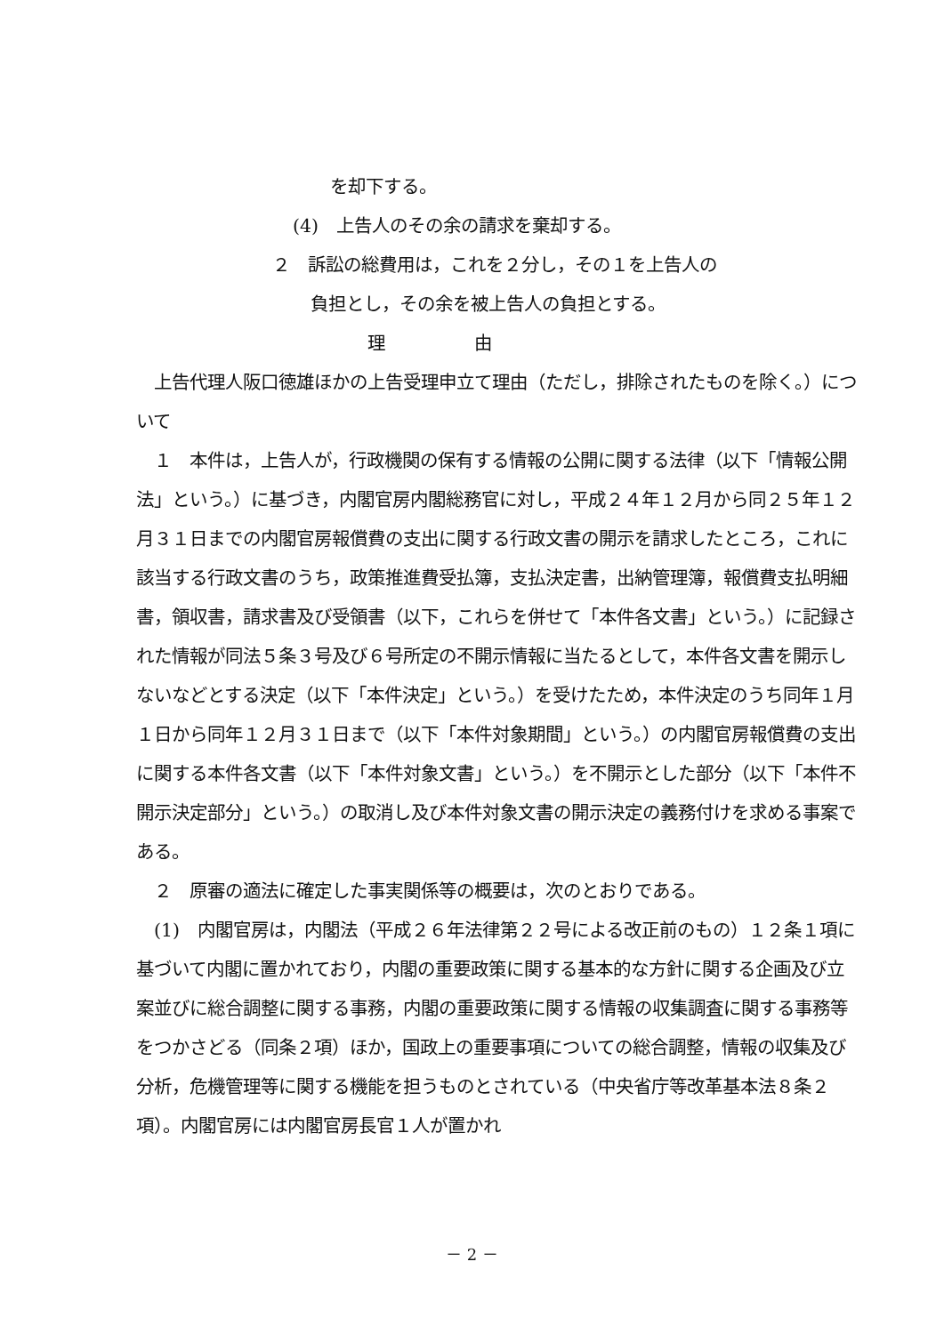を却下する。
(4)　上告人のその余の請求を棄却する。
２　訴訟の総費用は，これを２分し，その１を上告人の
負担とし，その余を被上告人の負担とする。
理　　　　　由
　上告代理人阪口徳雄ほかの上告受理申立て理由（ただし，排除されたものを除く。）について
　１　本件は，上告人が，行政機関の保有する情報の公開に関する法律（以下「情報公開法」という。）に基づき，内閣官房内閣総務官に対し，平成２４年１２月から同２５年１２月３１日までの内閣官房報償費の支出に関する行政文書の開示を請求したところ，これに該当する行政文書のうち，政策推進費受払簿，支払決定書，出納管理簿，報償費支払明細書，領収書，請求書及び受領書（以下，これらを併せて「本件各文書」という。）に記録された情報が同法５条３号及び６号所定の不開示情報に当たるとして，本件各文書を開示しないなどとする決定（以下「本件決定」という。）を受けたため，本件決定のうち同年１月１日から同年１２月３１日まで（以下「本件対象期間」という。）の内閣官房報償費の支出に関する本件各文書（以下「本件対象文書」という。）を不開示とした部分（以下「本件不開示決定部分」という。）の取消し及び本件対象文書の開示決定の義務付けを求める事案である。
　２　原審の適法に確定した事実関係等の概要は，次のとおりである。
　(1)　内閣官房は，内閣法（平成２６年法律第２２号による改正前のもの）１２条１項に基づいて内閣に置かれており，内閣の重要政策に関する基本的な方針に関する企画及び立案並びに総合調整に関する事務，内閣の重要政策に関する情報の収集調査に関する事務等をつかさどる（同条２項）ほか，国政上の重要事項についての総合調整，情報の収集及び分析，危機管理等に関する機能を担うものとされている（中央省庁等改革基本法８条２項）。内閣官房には内閣官房長官１人が置かれ
－ 2 －